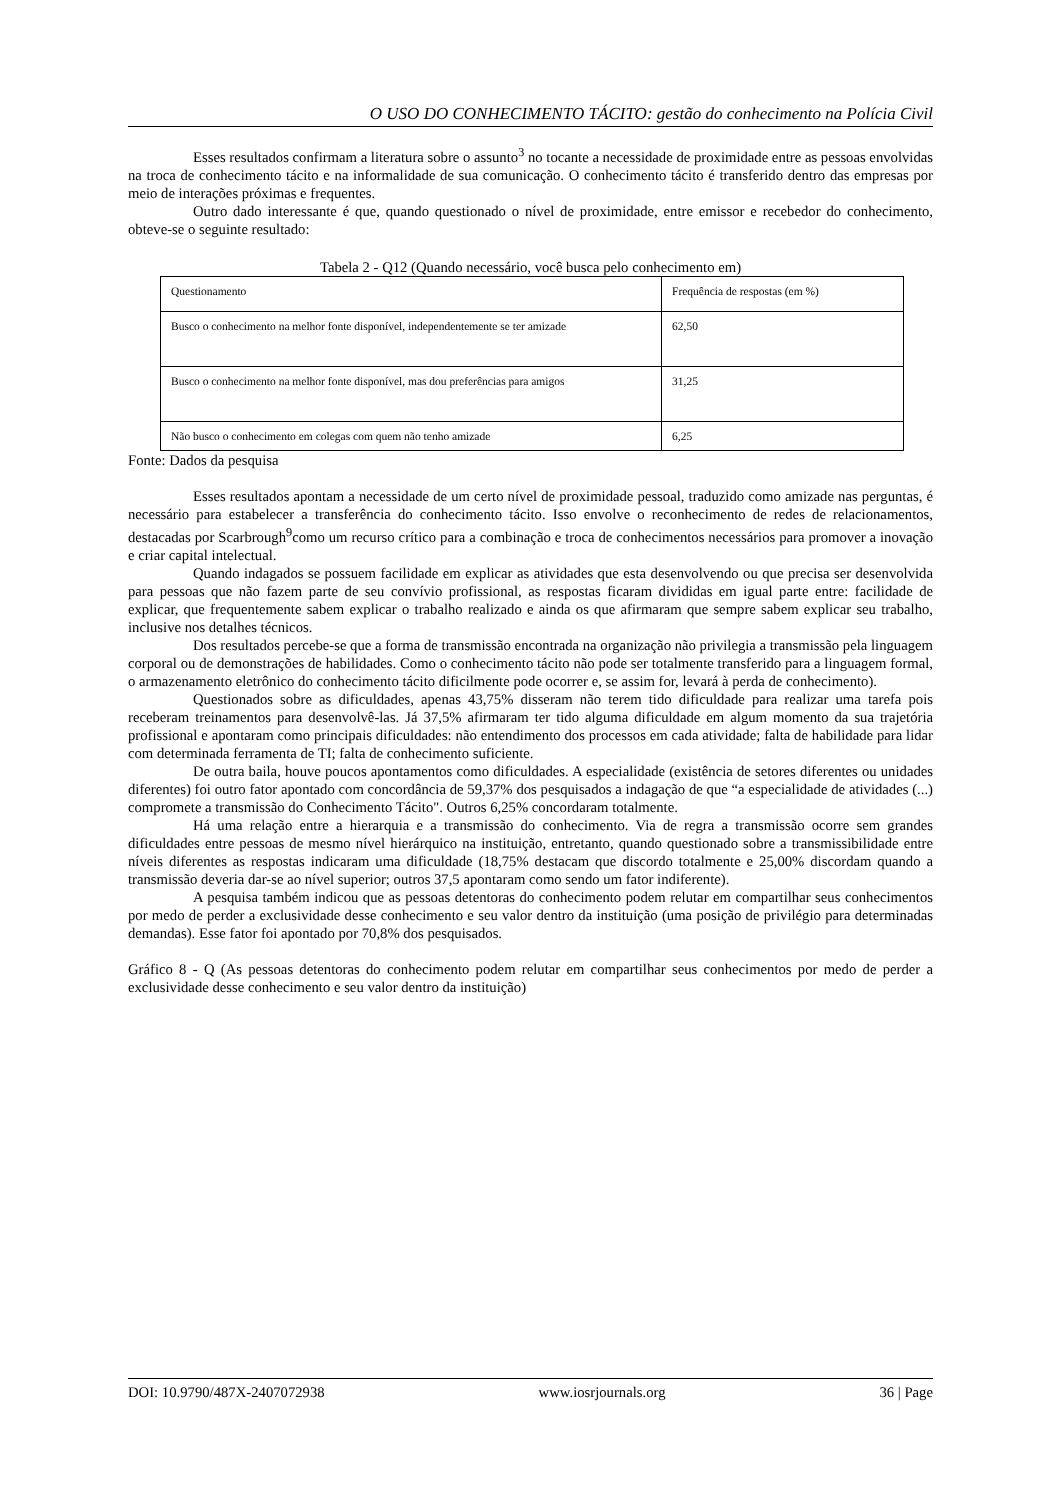O USO DO CONHECIMENTO TÁCITO: gestão do conhecimento na Polícia Civil
Esses resultados confirmam a literatura sobre o assunto<sup>3</sup> no tocante a necessidade de proximidade entre as pessoas envolvidas na troca de conhecimento tácito e na informalidade de sua comunicação. O conhecimento tácito é transferido dentro das empresas por meio de interações próximas e frequentes.
Outro dado interessante é que, quando questionado o nível de proximidade, entre emissor e recebedor do conhecimento, obteve-se o seguinte resultado:
Tabela 2 - Q12 (Quando necessário, você busca pelo conhecimento em)
| Questionamento | Frequência de respostas (em %) |
| Busco o conhecimento na melhor fonte disponível, independentemente se ter amizade | 62,50 |
| Busco o conhecimento na melhor fonte disponível, mas dou preferências para amigos | 31,25 |
| Não busco o conhecimento em colegas com quem não tenho amizade | 6,25 |
Fonte: Dados da pesquisa
Esses resultados apontam a necessidade de um certo nível de proximidade pessoal, traduzido como amizade nas perguntas, é necessário para estabelecer a transferência do conhecimento tácito. Isso envolve o reconhecimento de redes de relacionamentos, destacadas por Scarbrough<sup>9</sup>como um recurso crítico para a combinação e troca de conhecimentos necessários para promover a inovação e criar capital intelectual.
Quando indagados se possuem facilidade em explicar as atividades que esta desenvolvendo ou que precisa ser desenvolvida para pessoas que não fazem parte de seu convívio profissional, as respostas ficaram divididas em igual parte entre: facilidade de explicar, que frequentemente sabem explicar o trabalho realizado e ainda os que afirmaram que sempre sabem explicar seu trabalho, inclusive nos detalhes técnicos.
Dos resultados percebe-se que a forma de transmissão encontrada na organização não privilegia a transmissão pela linguagem corporal ou de demonstrações de habilidades. Como o conhecimento tácito não pode ser totalmente transferido para a linguagem formal, o armazenamento eletrônico do conhecimento tácito dificilmente pode ocorrer e, se assim for, levará à perda de conhecimento).
Questionados sobre as dificuldades, apenas 43,75% disseram não terem tido dificuldade para realizar uma tarefa pois receberam treinamentos para desenvolvê-las. Já 37,5% afirmaram ter tido alguma dificuldade em algum momento da sua trajetória profissional e apontaram como principais dificuldades: não entendimento dos processos em cada atividade; falta de habilidade para lidar com determinada ferramenta de TI; falta de conhecimento suficiente.
De outra baila, houve poucos apontamentos como dificuldades. A especialidade (existência de setores diferentes ou unidades diferentes) foi outro fator apontado com concordância de 59,37% dos pesquisados a indagação de que “a especialidade de atividades (...) compromete a transmissão do Conhecimento Tácito". Outros 6,25% concordaram totalmente.
Há uma relação entre a hierarquia e a transmissão do conhecimento. Via de regra a transmissão ocorre sem grandes dificuldades entre pessoas de mesmo nível hierárquico na instituição, entretanto, quando questionado sobre a transmissibilidade entre níveis diferentes as respostas indicaram uma dificuldade (18,75% destacam que discordo totalmente e 25,00% discordam quando a transmissão deveria dar-se ao nível superior; outros 37,5 apontaram como sendo um fator indiferente).
A pesquisa também indicou que as pessoas detentoras do conhecimento podem relutar em compartilhar seus conhecimentos por medo de perder a exclusividade desse conhecimento e seu valor dentro da instituição (uma posição de privilégio para determinadas demandas). Esse fator foi apontado por 70,8% dos pesquisados.
Gráfico 8 - Q (As pessoas detentoras do conhecimento podem relutar em compartilhar seus conhecimentos por medo de perder a exclusividade desse conhecimento e seu valor dentro da instituição)
DOI: 10.9790/487X-2407072938 www.iosrjournals.org 36 | Page